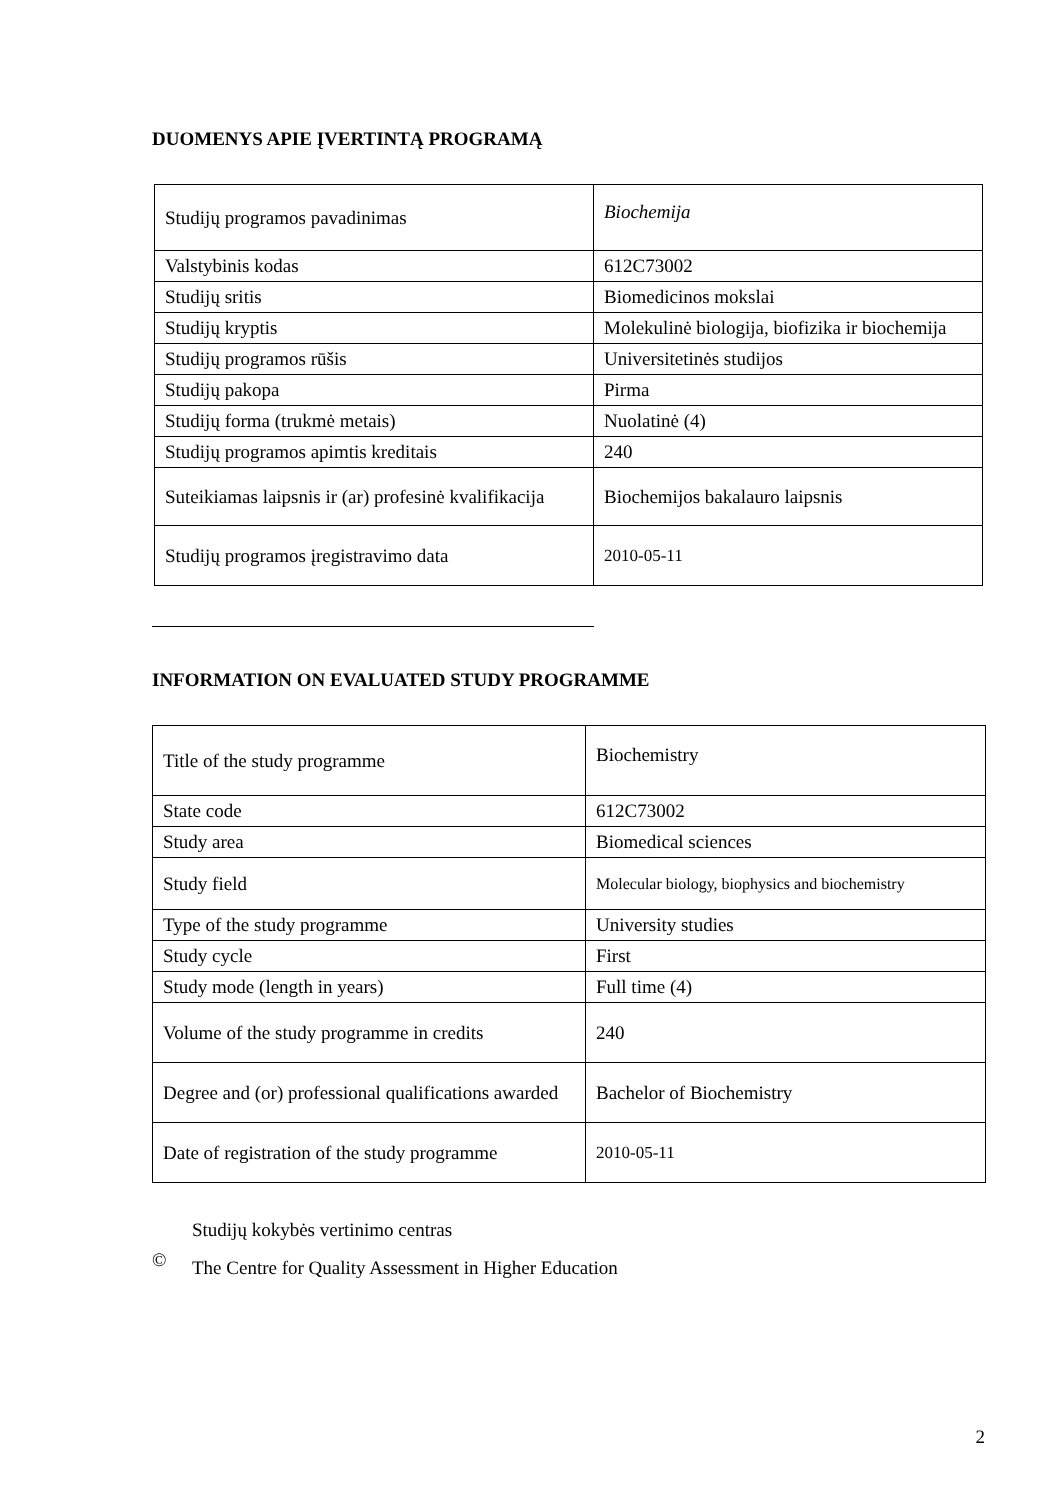DUOMENYS APIE ĮVERTINTĄ PROGRAMĄ
| Studijų programos pavadinimas | Biochemija |
| Valstybinis kodas | 612C73002 |
| Studijų sritis | Biomedicinos mokslai |
| Studijų kryptis | Molekulinė biologija, biofizika ir biochemija |
| Studijų programos rūšis | Universitetinės studijos |
| Studijų pakopa | Pirma |
| Studijų forma (trukmė metais) | Nuolatinė (4) |
| Studijų programos apimtis kreditais | 240 |
| Suteikiamas laipsnis ir (ar) profesinė kvalifikacija | Biochemijos bakalauro laipsnis |
| Studijų programos įregistravimo data | 2010-05-11 |
INFORMATION ON EVALUATED STUDY PROGRAMME
| Title of the study programme | Biochemistry |
| State code | 612C73002 |
| Study area | Biomedical sciences |
| Study field | Molecular biology, biophysics and biochemistry |
| Type of the study programme | University studies |
| Study cycle | First |
| Study mode (length in years) | Full time (4) |
| Volume of the study programme in credits | 240 |
| Degree and (or) professional qualifications awarded | Bachelor of Biochemistry |
| Date of registration of the study programme | 2010-05-11 |
©
Studijų kokybės vertinimo centras
The Centre for Quality Assessment in Higher Education
2